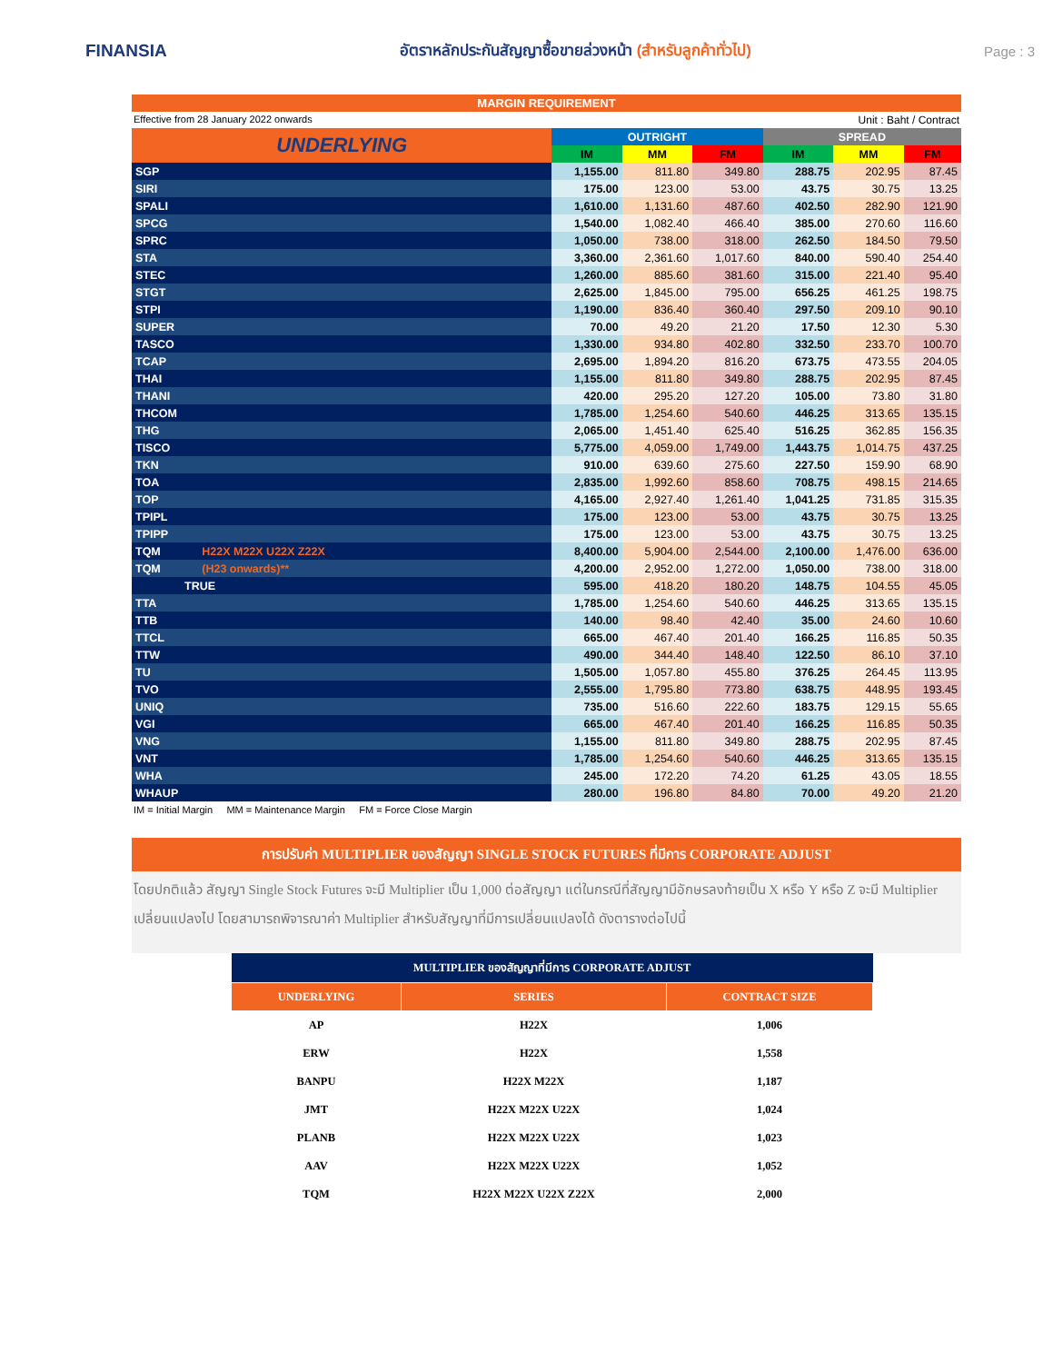FINANSIA
อัตราหลักประกันสัญญาซื้อขายล่วงหน้า (สำหรับลูกค้าทั่วไป)
Page : 3
MARGIN REQUIREMENT
Effective from 28 January 2022 onwards Unit : Baht / Contract
| UNDERLYING | OUTRIGHT | | | SPREAD | | |
| --- | --- | --- | --- | --- | --- | --- |
| | IM | MM | FM | IM | MM | FM |
| SGP | 1,155.00 | 811.80 | 349.80 | 288.75 | 202.95 | 87.45 |
| SIRI | 175.00 | 123.00 | 53.00 | 43.75 | 30.75 | 13.25 |
| SPALI | 1,610.00 | 1,131.60 | 487.60 | 402.50 | 282.90 | 121.90 |
| SPCG | 1,540.00 | 1,082.40 | 466.40 | 385.00 | 270.60 | 116.60 |
| SPRC | 1,050.00 | 738.00 | 318.00 | 262.50 | 184.50 | 79.50 |
| STA | 3,360.00 | 2,361.60 | 1,017.60 | 840.00 | 590.40 | 254.40 |
| STEC | 1,260.00 | 885.60 | 381.60 | 315.00 | 221.40 | 95.40 |
| STGT | 2,625.00 | 1,845.00 | 795.00 | 656.25 | 461.25 | 198.75 |
| STPI | 1,190.00 | 836.40 | 360.40 | 297.50 | 209.10 | 90.10 |
| SUPER | 70.00 | 49.20 | 21.20 | 17.50 | 12.30 | 5.30 |
| TASCO | 1,330.00 | 934.80 | 402.80 | 332.50 | 233.70 | 100.70 |
| TCAP | 2,695.00 | 1,894.20 | 816.20 | 673.75 | 473.55 | 204.05 |
| THAI | 1,155.00 | 811.80 | 349.80 | 288.75 | 202.95 | 87.45 |
| THANI | 420.00 | 295.20 | 127.20 | 105.00 | 73.80 | 31.80 |
| THCOM | 1,785.00 | 1,254.60 | 540.60 | 446.25 | 313.65 | 135.15 |
| THG | 2,065.00 | 1,451.40 | 625.40 | 516.25 | 362.85 | 156.35 |
| TISCO | 5,775.00 | 4,059.00 | 1,749.00 | 1,443.75 | 1,014.75 | 437.25 |
| TKN | 910.00 | 639.60 | 275.60 | 227.50 | 159.90 | 68.90 |
| TOA | 2,835.00 | 1,992.60 | 858.60 | 708.75 | 498.15 | 214.65 |
| TOP | 4,165.00 | 2,927.40 | 1,261.40 | 1,041.25 | 731.85 | 315.35 |
| TPIPL | 175.00 | 123.00 | 53.00 | 43.75 | 30.75 | 13.25 |
| TPIPP | 175.00 | 123.00 | 53.00 | 43.75 | 30.75 | 13.25 |
| TQM H22X M22X U22X Z22X | 8,400.00 | 5,904.00 | 2,544.00 | 2,100.00 | 1,476.00 | 636.00 |
| TQM (H23 onwards)** | 4,200.00 | 2,952.00 | 1,272.00 | 1,050.00 | 738.00 | 318.00 |
| TRUE | 595.00 | 418.20 | 180.20 | 148.75 | 104.55 | 45.05 |
| TTA | 1,785.00 | 1,254.60 | 540.60 | 446.25 | 313.65 | 135.15 |
| TTB | 140.00 | 98.40 | 42.40 | 35.00 | 24.60 | 10.60 |
| TTCL | 665.00 | 467.40 | 201.40 | 166.25 | 116.85 | 50.35 |
| TTW | 490.00 | 344.40 | 148.40 | 122.50 | 86.10 | 37.10 |
| TU | 1,505.00 | 1,057.80 | 455.80 | 376.25 | 264.45 | 113.95 |
| TVO | 2,555.00 | 1,795.80 | 773.80 | 638.75 | 448.95 | 193.45 |
| UNIQ | 735.00 | 516.60 | 222.60 | 183.75 | 129.15 | 55.65 |
| VGI | 665.00 | 467.40 | 201.40 | 166.25 | 116.85 | 50.35 |
| VNG | 1,155.00 | 811.80 | 349.80 | 288.75 | 202.95 | 87.45 |
| VNT | 1,785.00 | 1,254.60 | 540.60 | 446.25 | 313.65 | 135.15 |
| WHA | 245.00 | 172.20 | 74.20 | 61.25 | 43.05 | 18.55 |
| WHAUP | 280.00 | 196.80 | 84.80 | 70.00 | 49.20 | 21.20 |
IM = Initial Margin MM = Maintenance Margin FM = Force Close Margin
การปรับค่า MULTIPLIER ของสัญญา SINGLE STOCK FUTURES ที่มีการ CORPORATE ADJUST
โดยปกติแล้ว สัญญา Single Stock Futures จะมี Multiplier เป็น 1,000 ต่อสัญญา แต่ในกรณีที่สัญญามีอักษรลงท้ายเป็น X หรือ Y หรือ Z จะมี Multiplier เปลี่ยนแปลงไป โดยสามารถพิจารณาค่า Multiplier สำหรับสัญญาที่มีการเปลี่ยนแปลงได้ ดังตารางต่อไปนี้
| MULTIPLIER ของสัญญาที่มีการ CORPORATE ADJUST | | |
| --- | --- | --- |
| UNDERLYING | SERIES | CONTRACT SIZE |
| AP | H22X | 1,006 |
| ERW | H22X | 1,558 |
| BANPU | H22X M22X | 1,187 |
| JMT | H22X M22X U22X | 1,024 |
| PLANB | H22X M22X U22X | 1,023 |
| AAV | H22X M22X U22X | 1,052 |
| TQM | H22X M22X U22X Z22X | 2,000 |